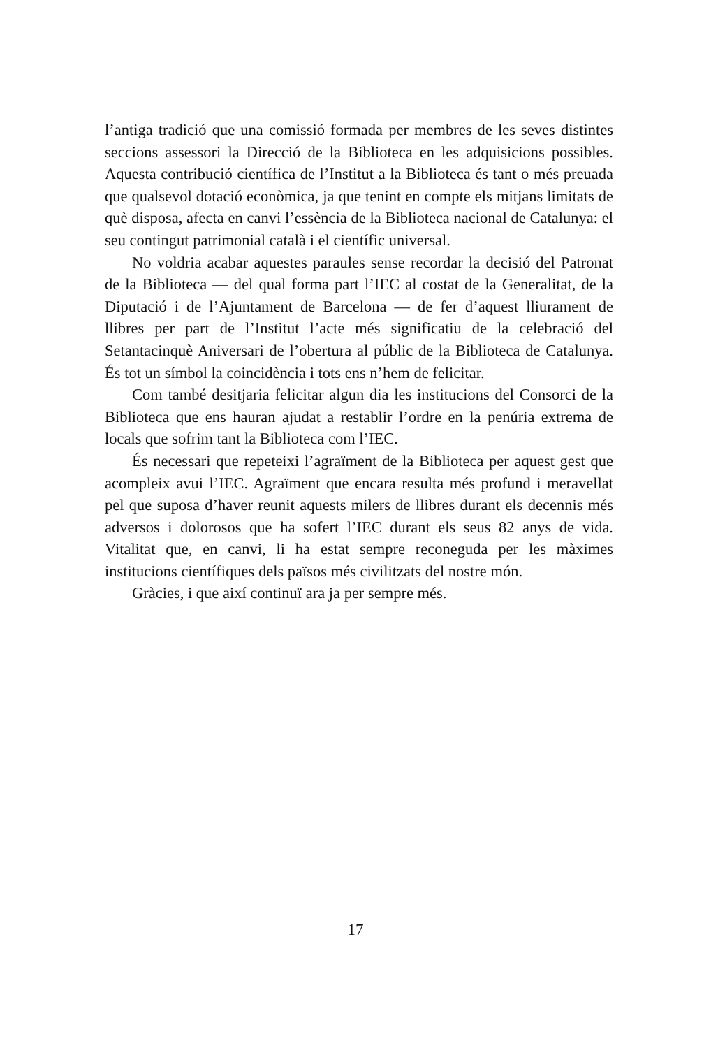l’antiga tradició que una comissió formada per membres de les seves distintes seccions assessori la Direcció de la Biblioteca en les adquisicions possibles. Aquesta contribució científica de l’Institut a la Biblioteca és tant o més preuada que qualsevol dotació econòmica, ja que tenint en compte els mitjans limitats de què disposa, afecta en canvi l’essència de la Biblioteca nacional de Catalunya: el seu contingut patrimonial català i el científic universal.
No voldria acabar aquestes paraules sense recordar la decisió del Patronat de la Biblioteca — del qual forma part l’IEC al costat de la Generalitat, de la Diputació i de l’Ajuntament de Barcelona — de fer d’aquest lliurament de llibres per part de l’Institut l’acte més significatiu de la celebració del Setantacinquè Aniversari de l’obertura al públic de la Biblioteca de Catalunya. És tot un símbol la coincidència i tots ens n’hem de felicitar.
Com també desitjaria felicitar algun dia les institucions del Consorci de la Biblioteca que ens hauran ajudat a restablir l’ordre en la penúria extrema de locals que sofrim tant la Biblioteca com l’IEC.
És necessari que repeteixi l’agraïment de la Biblioteca per aquest gest que acompleix avui l’IEC. Agraïment que encara resulta més profund i meravellat pel que suposa d’haver reunit aquests milers de llibres durant els decennis més adversos i dolorosos que ha sofert l’IEC durant els seus 82 anys de vida. Vitalitat que, en canvi, li ha estat sempre reconeguda per les màximes institucions científiques dels països més civilitzats del nostre món.
Gràcies, i que així continuï ara ja per sempre més.
17